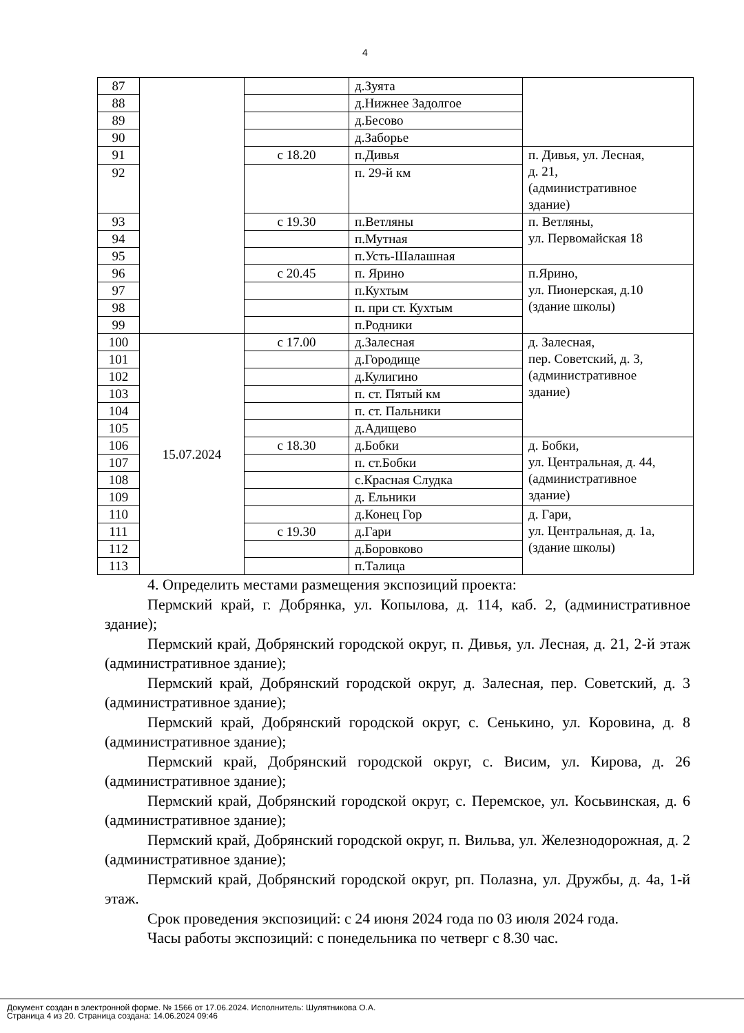4
| 87 | | | д.Зуята | |
| 88 | | | д.Нижнее Задолгое | |
| 89 | | | д.Бесово | |
| 90 | | | д.Заборье | |
| 91 | | с 18.20 | п.Дивья | п. Дивья, ул. Лесная, д. 21, (административное здание) |
| 92 | | | п. 29-й км | |
| 93 | | с 19.30 | п.Ветляны | п. Ветляны, ул. Первомайская 18 |
| 94 | | | п.Мутная | |
| 95 | | | п.Усть-Шалашная | |
| 96 | | с 20.45 | п. Ярино | п.Ярино, ул. Пионерская, д.10 (здание школы) |
| 97 | | | п.Кухтым | |
| 98 | | | п. при ст. Кухтым | |
| 99 | | | п.Родники | |
| 100 | 15.07.2024 | с 17.00 | д.Залесная | д. Залесная, пер. Советский, д. 3, (административное здание) |
| 101 | | | д.Городище | |
| 102 | | | д.Кулигино | |
| 103 | | | п. ст. Пятый км | |
| 104 | | | п. ст. Пальники | |
| 105 | | | д.Адищево | |
| 106 | | с 18.30 | д.Бобки | д. Бобки, ул. Центральная, д. 44, (административное здание) |
| 107 | | | п. ст.Бобки | |
| 108 | | | с.Красная Слудка | |
| 109 | | | д. Ельники | |
| 110 | | | д.Конец Гор | д. Гари, ул. Центральная, д. 1а, (здание школы) |
| 111 | | с 19.30 | д.Гари | |
| 112 | | | д.Боровково | |
| 113 | | | п.Талица | |
4. Определить местами размещения экспозиций проекта:
Пермский край, г. Добрянка, ул. Копылова, д. 114, каб. 2, (административное здание);
Пермский край, Добрянский городской округ, п. Дивья, ул. Лесная, д. 21, 2-й этаж (административное здание);
Пермский край, Добрянский городской округ, д. Залесная, пер. Советский, д. 3 (административное здание);
Пермский край, Добрянский городской округ, с. Сенькино, ул. Коровина, д. 8 (административное здание);
Пермский край, Добрянский городской округ, с. Висим, ул. Кирова, д. 26 (административное здание);
Пермский край, Добрянский городской округ, с. Перемское, ул. Косьвинская, д. 6 (административное здание);
Пермский край, Добрянский городской округ, п. Вильва, ул. Железнодорожная, д. 2 (административное здание);
Пермский край, Добрянский городской округ, рп. Полазна, ул. Дружбы, д. 4а, 1-й этаж.
Срок проведения экспозиций: с 24 июня 2024 года по 03 июля 2024 года.
Часы работы экспозиций: с понедельника по четверг с 8.30 час.
Документ создан в электронной форме. № 1566 от 17.06.2024. Исполнитель: Шулятникова О.А.
Страница 4 из 20. Страница создана: 14.06.2024 09:46